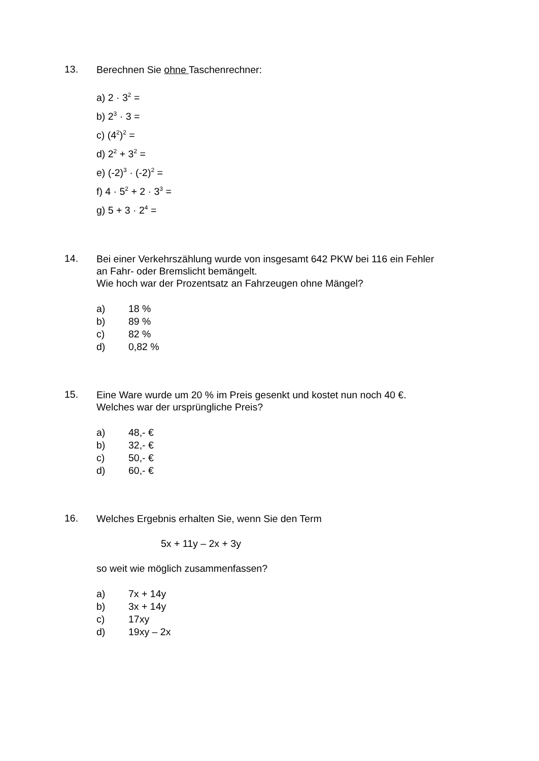13.
Berechnen Sie ohne Taschenrechner:
a) 2 · 3<sup>2</sup> =
b) 2<sup>3</sup> · 3 =
c) (4<sup>2</sup>)<sup>2</sup> =
d) 2<sup>2</sup> + 3<sup>2</sup> =
e) (-2)<sup>3</sup> · (-2)<sup>2</sup> =
f) 4 · 5<sup>2</sup> + 2 · 3<sup>3</sup> =
g) 5 + 3 · 2<sup>4</sup> =
14.
Bei einer Verkehrszählung wurde von insgesamt 642 PKW bei 116 ein Fehler
an Fahr- oder Bremslicht bemängelt.
Wie hoch war der Prozentsatz an Fahrzeugen ohne Mängel?
a) 18 %
b) 89 %
c) 82 %
d) 0,82 %
15.
Eine Ware wurde um 20 % im Preis gesenkt und kostet nun noch 40 €.
Welches war der ursprüngliche Preis?
a) 48,- €
b) 32,- €
c) 50,- €
d) 60,- €
16.
Welches Ergebnis erhalten Sie, wenn Sie den Term
5x + 11y – 2x + 3y
so weit wie möglich zusammenfassen?
a) 7x + 14y
b) 3x + 14y
c) 17xy
d) 19xy – 2x